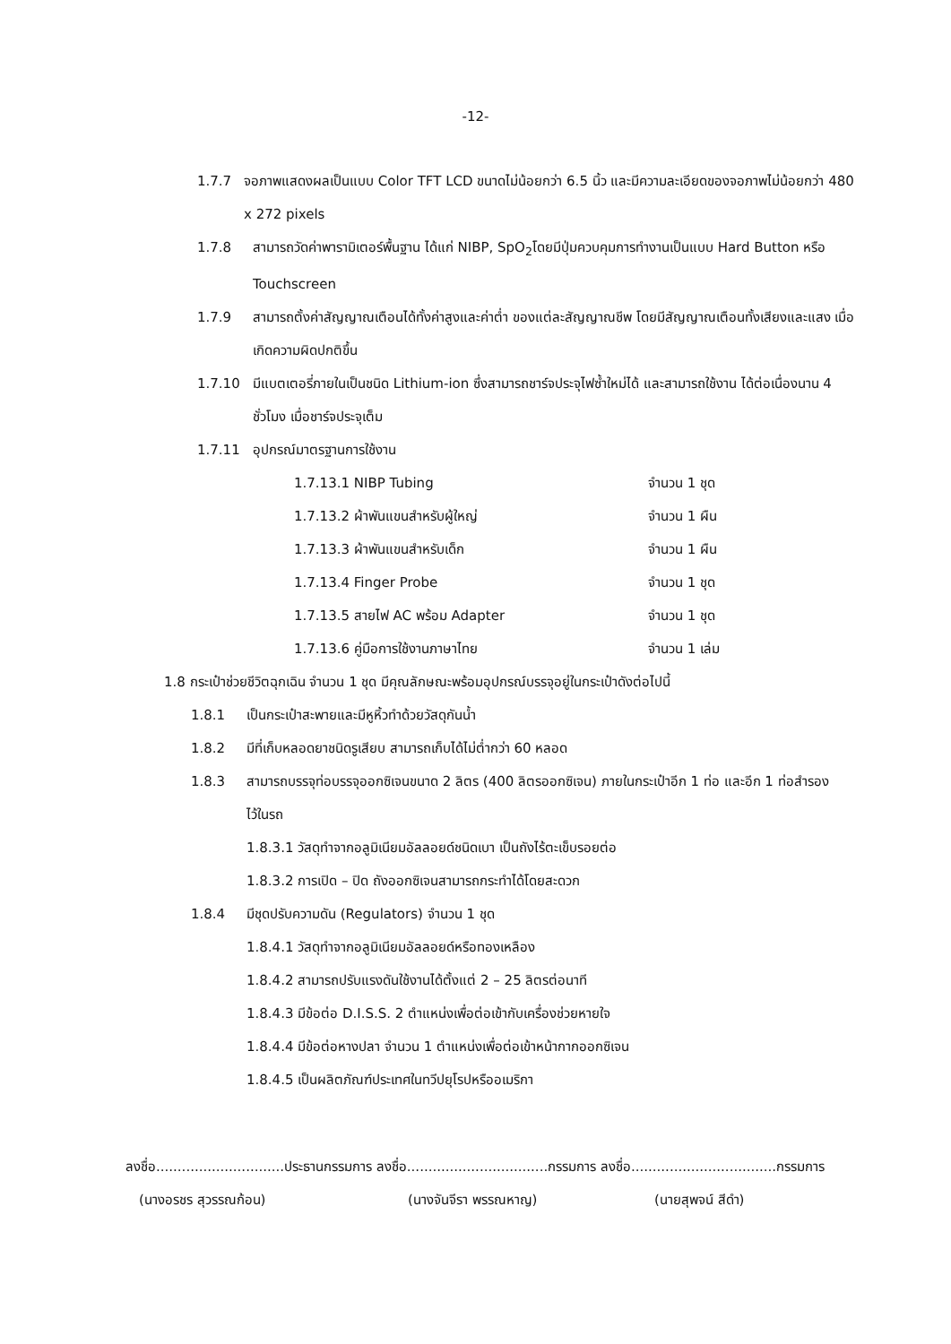-12-
1.7.7 จอภาพแสดงผลเป็นแบบ Color TFT LCD ขนาดไม่น้อยกว่า 6.5 นิ้ว และมีความละเอียดของจอภาพไม่น้อยกว่า 480 x 272 pixels
1.7.8 สามารถวัดค่าพารามิเตอร์พื้นฐาน ได้แก่ NIBP, SpO<sub>2</sub>โดยมีปุ่มควบคุมการทำงานเป็นแบบ Hard Button หรือ Touchscreen
1.7.9 สามารถตั้งค่าสัญญาณเตือนได้ทั้งค่าสูงและค่าต่ำ ของแต่ละสัญญาณชีพ โดยมีสัญญาณเตือนทั้งเสียงและแสง เมื่อเกิดความผิดปกติขึ้น
1.7.10 มีแบตเตอรี่ภายในเป็นชนิด Lithium-ion ซึ่งสามารถชาร์จประจุไฟซ้ำใหม่ได้ และสามารถใช้งาน ได้ต่อเนื่องนาน 4 ชั่วโมง เมื่อชาร์จประจุเต็ม
1.7.11 อุปกรณ์มาตรฐานการใช้งาน
| 1.7.13.1 NIBP Tubing | จำนวน 1 ชุด |
| 1.7.13.2 ผ้าพันแขนสำหรับผู้ใหญ่ | จำนวน 1 ผืน |
| 1.7.13.3 ผ้าพันแขนสำหรับเด็ก | จำนวน 1 ผืน |
| 1.7.13.4 Finger Probe | จำนวน 1 ชุด |
| 1.7.13.5 สายไฟ AC พร้อม Adapter | จำนวน 1 ชุด |
| 1.7.13.6 คู่มือการใช้งานภาษาไทย | จำนวน 1 เล่ม |
1.8 กระเป๋าช่วยชีวิตฉุกเฉิน จำนวน 1 ชุด มีคุณลักษณะพร้อมอุปกรณ์บรรจุอยู่ในกระเป๋าดังต่อไปนี้
1.8.1 เป็นกระเป๋าสะพายและมีหูหิ้วทำด้วยวัสดุกันน้ำ
1.8.2 มีที่เก็บหลอดยาชนิดรูเสียบ สามารถเก็บได้ไม่ต่ำกว่า 60 หลอด
1.8.3 สามารถบรรจุท่อบรรจุออกซิเจนขนาด 2 ลิตร (400 ลิตรออกซิเจน) ภายในกระเป๋าอีก 1 ท่อ และอีก 1 ท่อสำรองไว้ในรถ
1.8.3.1 วัสดุทำจากอลูมิเนียมอัลลอยด์ชนิดเบา เป็นถังไร้ตะเข็บรอยต่อ
1.8.3.2 การเปิด – ปิด ถังออกซิเจนสามารถกระทำได้โดยสะดวก
1.8.4 มีชุดปรับความดัน (Regulators) จำนวน 1 ชุด
1.8.4.1 วัสดุทำจากอลูมิเนียมอัลลอยด์หรือทองเหลือง
1.8.4.2 สามารถปรับแรงดันใช้งานได้ตั้งแต่ 2 – 25 ลิตรต่อนาที
1.8.4.3 มีข้อต่อ D.I.S.S. 2 ตำแหน่งเพื่อต่อเข้ากับเครื่องช่วยหายใจ
1.8.4.4 มีข้อต่อหางปลา จำนวน 1 ตำแหน่งเพื่อต่อเข้าหน้ากากออกซิเจน
1.8.4.5 เป็นผลิตภัณฑ์ประเทศในทวีปยุโรปหรืออเมริกา
ลงชื่อ..............................ประธานกรรมการ ลงชื่อ.................................กรรมการ ลงชื่อ..................................กรรมการ
(นางอรชร สุวรรณก้อน) (นางจันจีรา พรรณหาญ) (นายสุพจน์ สีดำ)